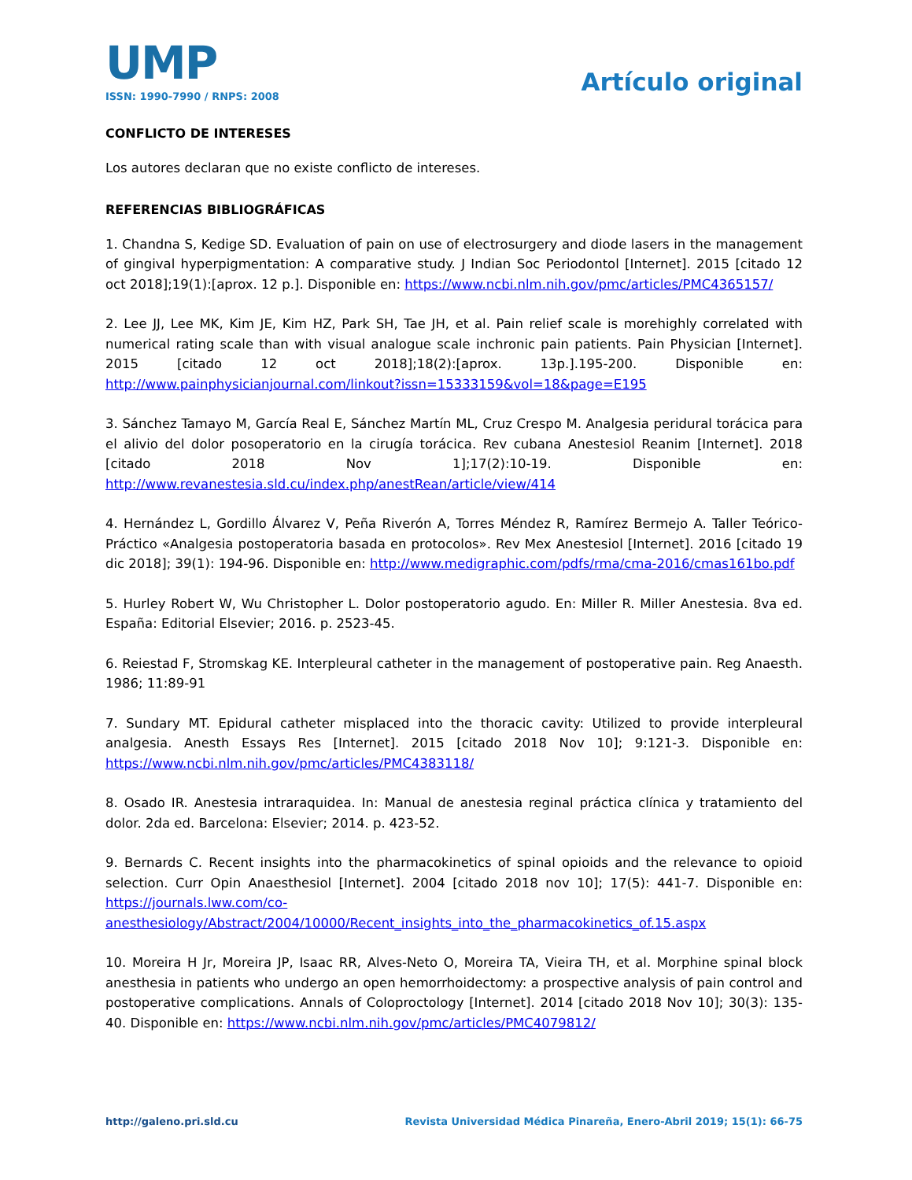UMP
ISSN: 1990-7990 / RNPS: 2008
Artículo original
CONFLICTO DE INTERESES
Los autores declaran que no existe conflicto de intereses.
REFERENCIAS BIBLIOGRÁFICAS
1. Chandna S, Kedige SD. Evaluation of pain on use of electrosurgery and diode lasers in the management of gingival hyperpigmentation: A comparative study. J Indian Soc Periodontol [Internet]. 2015 [citado 12 oct 2018];19(1):[aprox. 12 p.]. Disponible en: https://www.ncbi.nlm.nih.gov/pmc/articles/PMC4365157/
2. Lee JJ, Lee MK, Kim JE, Kim HZ, Park SH, Tae JH, et al. Pain relief scale is morehighly correlated with numerical rating scale than with visual analogue scale inchronic pain patients. Pain Physician [Internet]. 2015 [citado 12 oct 2018];18(2):[aprox. 13p.].195-200. Disponible en: http://www.painphysicianjournal.com/linkout?issn=15333159&vol=18&page=E195
3. Sánchez Tamayo M, García Real E, Sánchez Martín ML, Cruz Crespo M. Analgesia peridural torácica para el alivio del dolor posoperatorio en la cirugía torácica. Rev cubana Anestesiol Reanim [Internet]. 2018 [citado 2018 Nov 1];17(2):10-19. Disponible en: http://www.revanestesia.sld.cu/index.php/anestRean/article/view/414
4. Hernández L, Gordillo Álvarez V, Peña Riverón A, Torres Méndez R, Ramírez Bermejo A. Taller Teórico-Práctico «Analgesia postoperatoria basada en protocolos». Rev Mex Anestesiol [Internet]. 2016 [citado 19 dic 2018]; 39(1): 194-96. Disponible en: http://www.medigraphic.com/pdfs/rma/cma-2016/cmas161bo.pdf
5. Hurley Robert W, Wu Christopher L. Dolor postoperatorio agudo. En: Miller R. Miller Anestesia. 8va ed. España: Editorial Elsevier; 2016. p. 2523-45.
6. Reiestad F, Stromskag KE. Interpleural catheter in the management of postoperative pain. Reg Anaesth. 1986; 11:89-91
7. Sundary MT. Epidural catheter misplaced into the thoracic cavity: Utilized to provide interpleural analgesia. Anesth Essays Res [Internet]. 2015 [citado 2018 Nov 10]; 9:121-3. Disponible en: https://www.ncbi.nlm.nih.gov/pmc/articles/PMC4383118/
8. Osado IR. Anestesia intraraquidea. In: Manual de anestesia reginal práctica clínica y tratamiento del dolor. 2da ed. Barcelona: Elsevier; 2014. p. 423-52.
9. Bernards C. Recent insights into the pharmacokinetics of spinal opioids and the relevance to opioid selection. Curr Opin Anaesthesiol [Internet]. 2004 [citado 2018 nov 10]; 17(5): 441-7. Disponible en: https://journals.lww.com/co-anesthesiology/Abstract/2004/10000/Recent_insights_into_the_pharmacokinetics_of.15.aspx
10. Moreira H Jr, Moreira JP, Isaac RR, Alves-Neto O, Moreira TA, Vieira TH, et al. Morphine spinal block anesthesia in patients who undergo an open hemorrhoidectomy: a prospective analysis of pain control and postoperative complications. Annals of Coloproctology [Internet]. 2014 [citado 2018 Nov 10]; 30(3): 135-40. Disponible en: https://www.ncbi.nlm.nih.gov/pmc/articles/PMC4079812/
http://galeno.pri.sld.cu Revista Universidad Médica Pinareña, Enero-Abril 2019; 15(1): 66-75